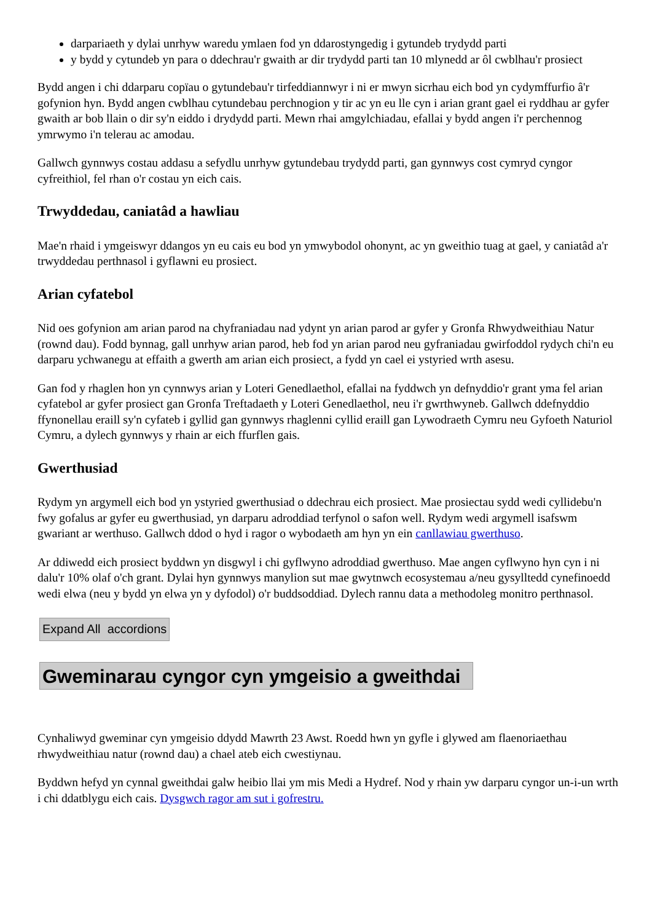darpariaeth y dylai unrhyw waredu ymlaen fod yn ddarostyngedig i gytundeb trydydd parti
y bydd y cytundeb yn para o ddechrau'r gwaith ar dir trydydd parti tan 10 mlynedd ar ôl cwblhau'r prosiect
Bydd angen i chi ddarparu copïau o gytundebau'r tirfeddiannwyr i ni er mwyn sicrhau eich bod yn cydymffurfio â'r gofynion hyn. Bydd angen cwblhau cytundebau perchnogion y tir ac yn eu lle cyn i arian grant gael ei ryddhau ar gyfer gwaith ar bob llain o dir sy'n eiddo i drydydd parti. Mewn rhai amgylchiadau, efallai y bydd angen i'r perchennog ymrwymo i'n telerau ac amodau.
Gallwch gynnwys costau addasu a sefydlu unrhyw gytundebau trydydd parti, gan gynnwys cost cymryd cyngor cyfreithiol, fel rhan o'r costau yn eich cais.
Trwyddedau, caniatâd a hawliau
Mae'n rhaid i ymgeiswyr ddangos yn eu cais eu bod yn ymwybodol ohonynt, ac yn gweithio tuag at gael, y caniatâd a'r trwyddedau perthnasol i gyflawni eu prosiect.
Arian cyfatebol
Nid oes gofynion am arian parod na chyfraniadau nad ydynt yn arian parod ar gyfer y Gronfa Rhwydweithiau Natur (rownd dau). Fodd bynnag, gall unrhyw arian parod, heb fod yn arian parod neu gyfraniadau gwirfoddol rydych chi'n eu darparu ychwanegu at effaith a gwerth am arian eich prosiect, a fydd yn cael ei ystyried wrth asesu.
Gan fod y rhaglen hon yn cynnwys arian y Loteri Genedlaethol, efallai na fyddwch yn defnyddio'r grant yma fel arian cyfatebol ar gyfer prosiect gan Gronfa Treftadaeth y Loteri Genedlaethol, neu i'r gwrthwyneb. Gallwch ddefnyddio ffynonellau eraill sy'n cyfateb i gyllid gan gynnwys rhaglenni cyllid eraill gan Lywodraeth Cymru neu Gyfoeth Naturiol Cymru, a dylech gynnwys y rhain ar eich ffurflen gais.
Gwerthusiad
Rydym yn argymell eich bod yn ystyried gwerthusiad o ddechrau eich prosiect. Mae prosiectau sydd wedi cyllidebu'n fwy gofalus ar gyfer eu gwerthusiad, yn darparu adroddiad terfynol o safon well. Rydym wedi argymell isafswm gwariant ar werthuso. Gallwch ddod o hyd i ragor o wybodaeth am hyn yn ein canllawiau gwerthuso.
Ar ddiwedd eich prosiect byddwn yn disgwyl i chi gyflwyno adroddiad gwerthuso. Mae angen cyflwyno hyn cyn i ni dalu'r 10% olaf o'ch grant. Dylai hyn gynnwys manylion sut mae gwytnwch ecosystemau a/neu gysylltedd cynefinoedd wedi elwa (neu y bydd yn elwa yn y dyfodol) o'r buddsoddiad. Dylech rannu data a methodoleg monitro perthnasol.
Expand All accordions
Gweminarau cyngor cyn ymgeisio a gweithdai
Cynhaliwyd gweminar cyn ymgeisio ddydd Mawrth 23 Awst. Roedd hwn yn gyfle i glywed am flaenoriaethau rhwydweithiau natur (rownd dau) a chael ateb eich cwestiynau.
Byddwn hefyd yn cynnal gweithdai galw heibio llai ym mis Medi a Hydref. Nod y rhain yw darparu cyngor un-i-un wrth i chi ddatblygu eich cais. Dysgwch ragor am sut i gofrestru.